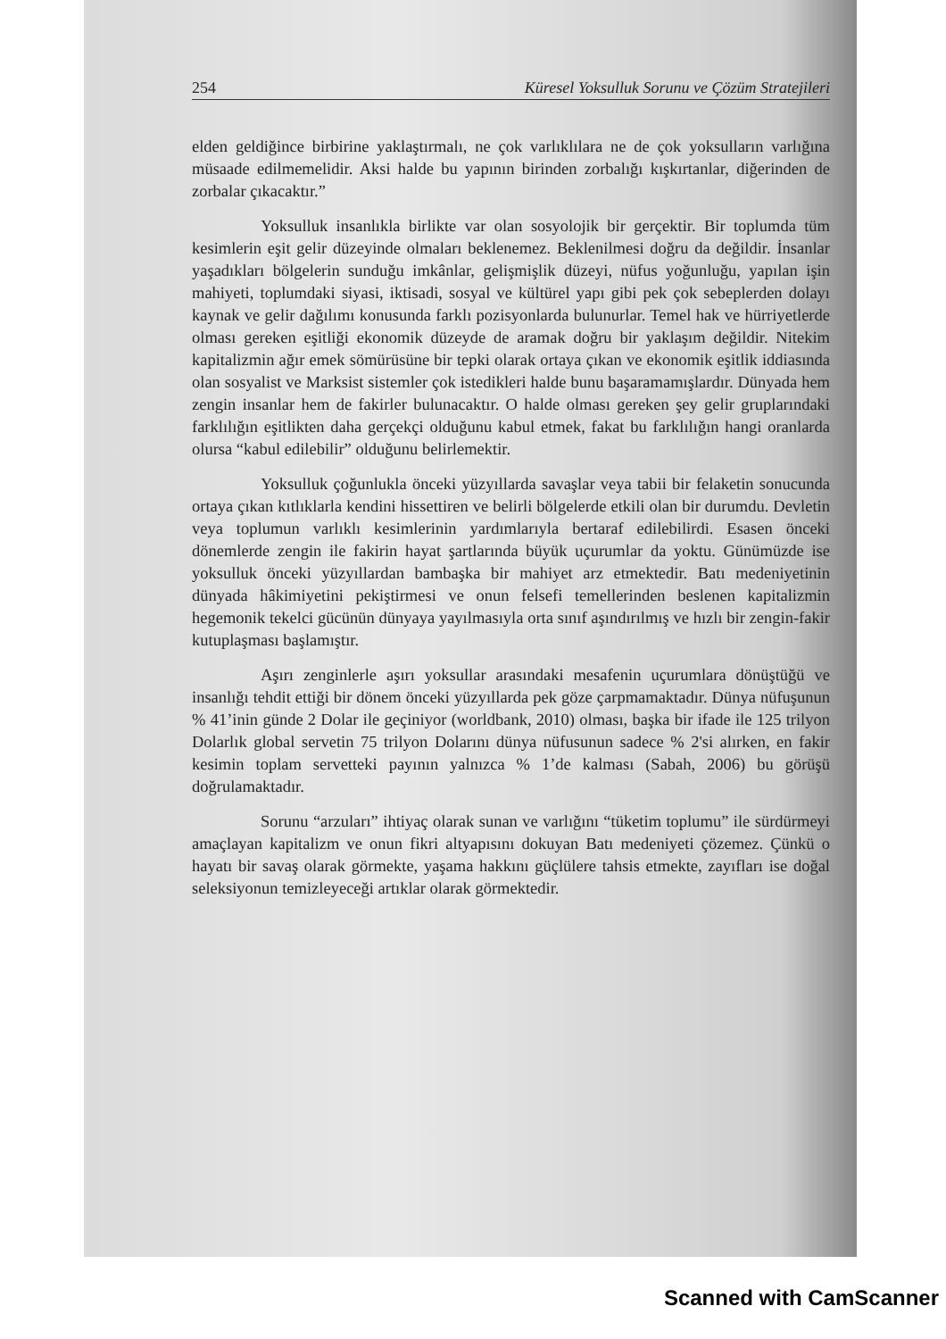254 Küresel Yoksulluk Sorunu ve Çözüm Stratejileri
elden geldiğince birbirine yaklaştırmalı, ne çok varlıklılara ne de çok yoksulların varlığına müsaade edilmemelidir. Aksi halde bu yapının birinden zorbalığı kışkırtanlar, diğerinden de zorbalar çıkacaktır.”
Yoksulluk insanlıkla birlikte var olan sosyolojik bir gerçektir. Bir toplumda tüm kesimlerin eşit gelir düzeyinde olmaları beklenemez. Beklenilmesi doğru da değildir. İnsanlar yaşadıkları bölgelerin sunduğu imkânlar, gelişmişlik düzeyi, nüfus yoğunluğu, yapılan işin mahiyeti, toplumdaki siyasi, iktisadi, sosyal ve kültürel yapı gibi pek çok sebeplerden dolayı kaynak ve gelir dağılımı konusunda farklı pozisyonlarda bulunurlar. Temel hak ve hürriyetlerde olması gereken eşitliği ekonomik düzeyde de aramak doğru bir yaklaşım değildir. Nitekim kapitalizmin ağır emek sömürüsüne bir tepki olarak ortaya çıkan ve ekonomik eşitlik iddiasında olan sosyalist ve Marksist sistemler çok istedikleri halde bunu başaramamışlardır. Dünyada hem zengin insanlar hem de fakirler bulunacaktır. O halde olması gereken şey gelir gruplarındaki farklılığın eşitlikten daha gerçekçi olduğunu kabul etmek, fakat bu farklılığın hangi oranlarda olursa “kabul edilebilir” olduğunu belirlemektir.
Yoksulluk çoğunlukla önceki yüzyıllarda savaşlar veya tabii bir felaketin sonucunda ortaya çıkan kıtlıklarla kendini hissettiren ve belirli bölgelerde etkili olan bir durumdu. Devletin veya toplumun varlıklı kesimlerinin yardımlarıyla bertaraf edilebilirdi. Esasen önceki dönemlerde zengin ile fakirin hayat şartlarında büyük uçurumlar da yoktu. Günümüzde ise yoksulluk önceki yüzyıllardan bambaşka bir mahiyet arz etmektedir. Batı medeniyetinin dünyada hâkimiyetini pekiştirmesi ve onun felsefi temellerinden beslenen kapitalizmin hegemonik tekelci gücünün dünyaya yayılmasıyla orta sınıf aşındırılmış ve hızlı bir zengin-fakir kutuplaşması başlamıştır.
Aşırı zenginlerle aşırı yoksullar arasındaki mesafenin uçurumlara dönüştüğü ve insanlığı tehdit ettiği bir dönem önceki yüzyıllarda pek göze çarpmamaktadır. Dünya nüfuşunun % 41’inin günde 2 Dolar ile geçiniyor (worldbank, 2010) olması, başka bir ifade ile 125 trilyon Dolarlık global servetin 75 trilyon Dolarını dünya nüfusunun sadece % 2'si alırken, en fakir kesimin toplam servetteki payının yalnızca % 1’de kalması (Sabah, 2006) bu görüşü doğrulamaktadır.
Sorunu “arzuları” ihtiyaç olarak sunan ve varlığını “tüketim toplumu” ile sürdürmeyi amaçlayan kapitalizm ve onun fikri altyapısını dokuyan Batı medeniyeti çözemez. Çünkü o hayatı bir savaş olarak görmekte, yaşama hakkını güçlülere tahsis etmekte, zayıfları ise doğal seleksiyonun temizleyeceği artıklar olarak görmektedir.
Scanned with CamScanner